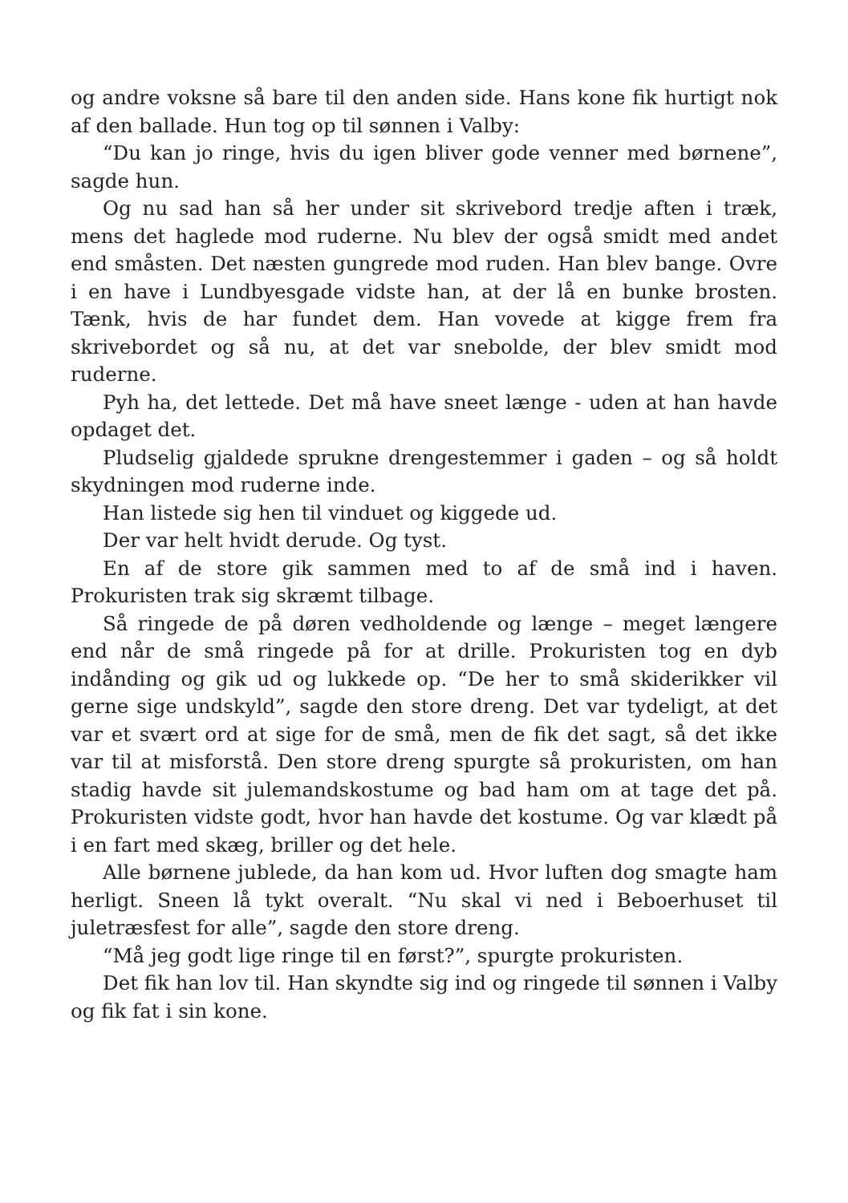og andre voksne så bare til den anden side. Hans kone fik hurtigt nok af den ballade. Hun tog op til sønnen i Valby:
“Du kan jo ringe, hvis du igen bliver gode venner med børnene”, sagde hun.
Og nu sad han så her under sit skrivebord tredje aften i træk, mens det haglede mod ruderne. Nu blev der også smidt med andet end småsten. Det næsten gungrede mod ruden. Han blev bange. Ovre i en have i Lundbyesgade vidste han, at der lå en bunke brosten. Tænk, hvis de har fundet dem. Han vovede at kigge frem fra skrivebordet og så nu, at det var snebolde, der blev smidt mod ruderne.
Pyh ha, det lettede. Det må have sneet længe - uden at han havde opdaget det.
Pludselig gjaldede sprukne drengestemmer i gaden – og så holdt skydningen mod ruderne inde.
Han listede sig hen til vinduet og kiggede ud.
Der var helt hvidt derude. Og tyst.
En af de store gik sammen med to af de små ind i haven. Prokuristen trak sig skræmt tilbage.
Så ringede de på døren vedholdende og længe – meget længere end når de små ringede på for at drille. Prokuristen tog en dyb indånding og gik ud og lukkede op. “De her to små skiderikker vil gerne sige undskyld”, sagde den store dreng. Det var tydeligt, at det var et svært ord at sige for de små, men de fik det sagt, så det ikke var til at misforstå. Den store dreng spurgte så prokuristen, om han stadig havde sit julemandskostume og bad ham om at tage det på. Prokuristen vidste godt, hvor han havde det kostume. Og var klædt på i en fart med skæg, briller og det hele.
Alle børnene jublede, da han kom ud. Hvor luften dog smagte ham herligt. Sneen lå tykt overalt. “Nu skal vi ned i Beboerhuset til juletræsfest for alle”, sagde den store dreng.
“Må jeg godt lige ringe til en først?”, spurgte prokuristen.
Det fik han lov til. Han skyndte sig ind og ringede til sønnen i Valby og fik fat i sin kone.